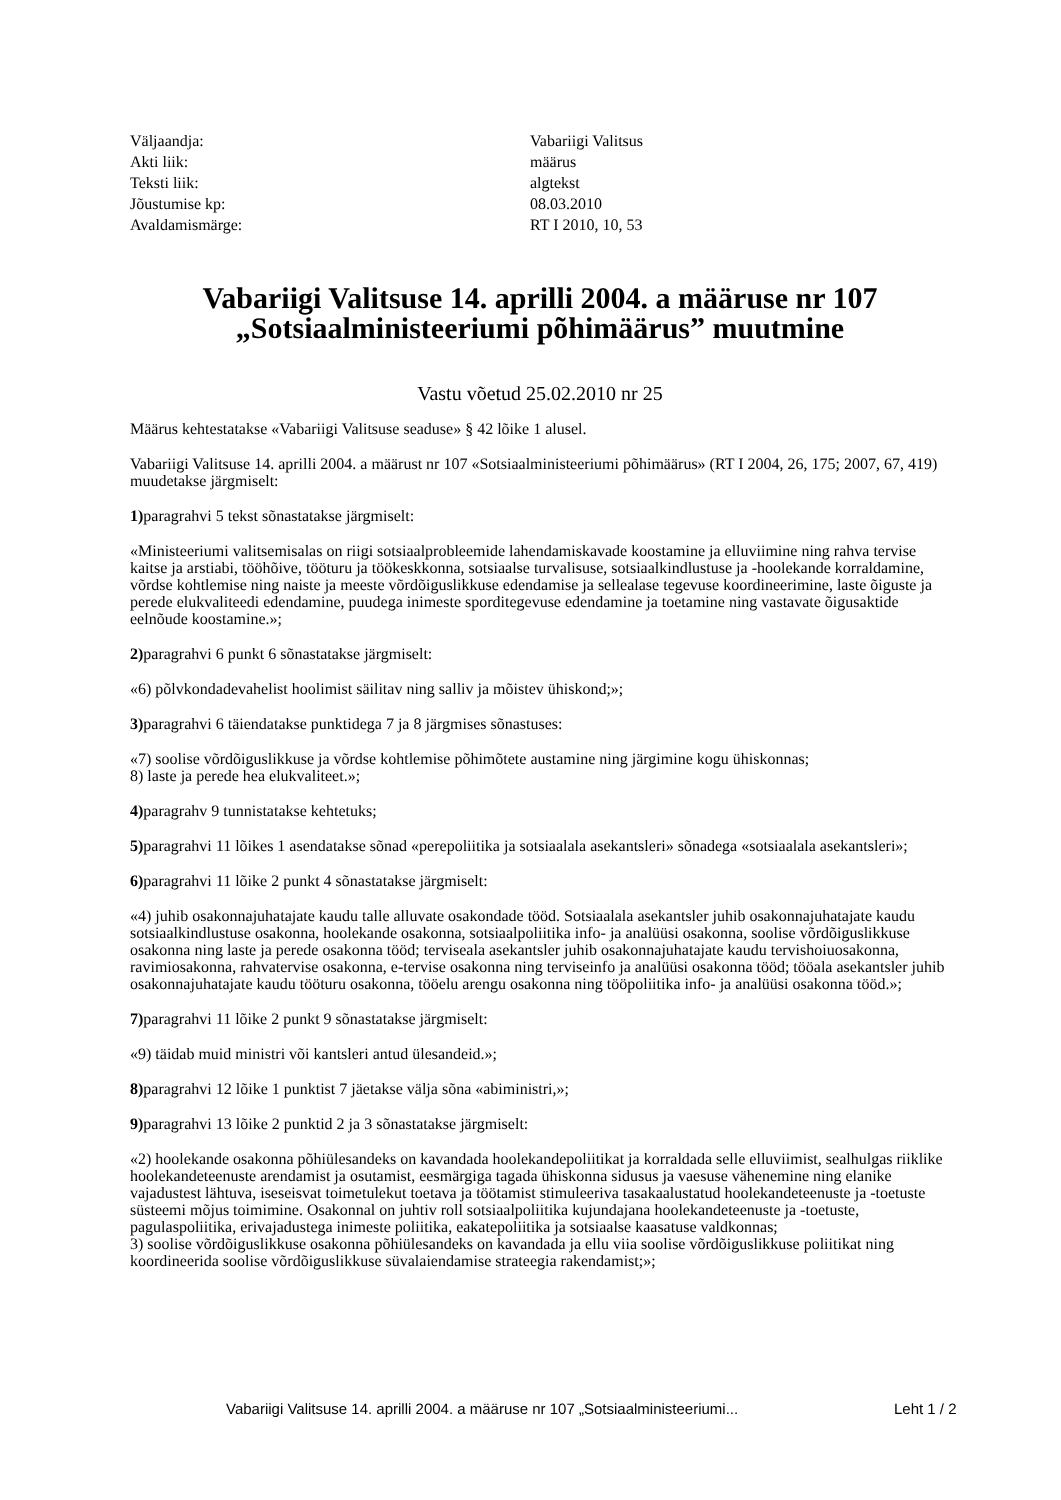| Väljaandja: | Vabariigi Valitsus |
| Akti liik: | määrus |
| Teksti liik: | algtekst |
| Jõustumise kp: | 08.03.2010 |
| Avaldamismärge: | RT I 2010, 10, 53 |
Vabariigi Valitsuse 14. aprilli 2004. a määruse nr 107 „Sotsiaalministeeriumi põhimäärus” muutmine
Vastu võetud 25.02.2010 nr 25
Määrus kehtestatakse «Vabariigi Valitsuse seaduse» § 42 lõike 1 alusel.
Vabariigi Valitsuse 14. aprilli 2004. a määrust nr 107 «Sotsiaalministeeriumi põhimäärus» (RT I 2004, 26, 175; 2007, 67, 419) muudetakse järgmiselt:
1) paragrahvi 5 tekst sõnastatakse järgmiselt:
«Ministeeriumi valitsemisalas on riigi sotsiaalprobleemide lahendamiskavade koostamine ja elluviimine ning rahva tervise kaitse ja arstiabi, tööhõive, tööturu ja töökeskkonna, sotsiaalse turvalisuse, sotsiaalkindlustuse ja -hoolekande korraldamine, võrdse kohtlemise ning naiste ja meeste võrdõiguslikkuse edendamise ja sellealase tegevuse koordineerimine, laste õiguste ja perede elukvaliteedi edendamine, puudega inimeste sporditegevuse edendamine ja toetamine ning vastavate õigusaktide eelnõude koostamine.»;
2) paragrahvi 6 punkt 6 sõnastatakse järgmiselt:
«6) põlvkondadevahelist hoolimist säilitav ning salliv ja mõistev ühiskond;»;
3) paragrahvi 6 täiendatakse punktidega 7 ja 8 järgmises sõnastuses:
«7) soolise võrdõiguslikkuse ja võrdse kohtlemise põhimõtete austamine ning järgimine kogu ühiskonnas;
8) laste ja perede hea elukvaliteet.»;
4) paragrahv 9 tunnistatakse kehtetuks;
5) paragrahvi 11 lõikes 1 asendatakse sõnad «perepoliitika ja sotsiaalala asekantsleri» sõnadega «sotsiaalala asekantsleri»;
6) paragrahvi 11 lõike 2 punkt 4 sõnastatakse järgmiselt:
«4) juhib osakonnajuhatajate kaudu talle alluvate osakondade tööd. Sotsiaalala asekantsler juhib osakonnajuhatajate kaudu sotsiaalkindlustuse osakonna, hoolekande osakonna, sotsiaalpoliitika info- ja analüüsi osakonna, soolise võrdõiguslikkuse osakonna ning laste ja perede osakonna tööd; terviseala asekantsler juhib osakonnajuhatajate kaudu tervishoiuosakonna, ravimiosakonna, rahvatervise osakonna, e-tervise osakonna ning terviseinfo ja analüüsi osakonna tööd; tööala asekantsler juhib osakonnajuhatajate kaudu tööturu osakonna, tööelu arengu osakonna ning tööpoliitika info- ja analüüsi osakonna tööd.»;
7) paragrahvi 11 lõike 2 punkt 9 sõnastatakse järgmiselt:
«9) täidab muid ministri või kantsleri antud ülesandeid.»;
8) paragrahvi 12 lõike 1 punktist 7 jäetakse välja sõna «abiministri,»;
9) paragrahvi 13 lõike 2 punktid 2 ja 3 sõnastatakse järgmiselt:
«2) hoolekande osakonna põhiülesandeks on kavandada hoolekandepoliitikat ja korraldada selle elluviimist, sealhulgas riiklike hoolekandeteenuste arendamist ja osutamist, eesmärgiga tagada ühiskonna sidusus ja vaesuse vähenemine ning elanike vajadustest lähtuva, iseseisvat toimetulekut toetava ja töötamist stimuleeriva tasakaalustatud hoolekandeteenuste ja -toetuste süsteemi mõjus toimimine. Osakonnal on juhtiv roll sotsiaalpoliitika kujundajana hoolekandeteenuste ja -toetuste, pagulaspoliitika, erivajadustega inimeste poliitika, eakatepoliitika ja sotsiaalse kaasatuse valdkonnas;
3) soolise võrdõiguslikkuse osakonna põhiülesandeks on kavandada ja ellu viia soolise võrdõiguslikkuse poliitikat ning koordineerida soolise võrdõiguslikkuse süvalaiendamise strateegia rakendamist;»;
Vabariigi Valitsuse 14. aprilli 2004. a määruse nr 107 „Sotsiaalministeeriumi... Leht 1 / 2